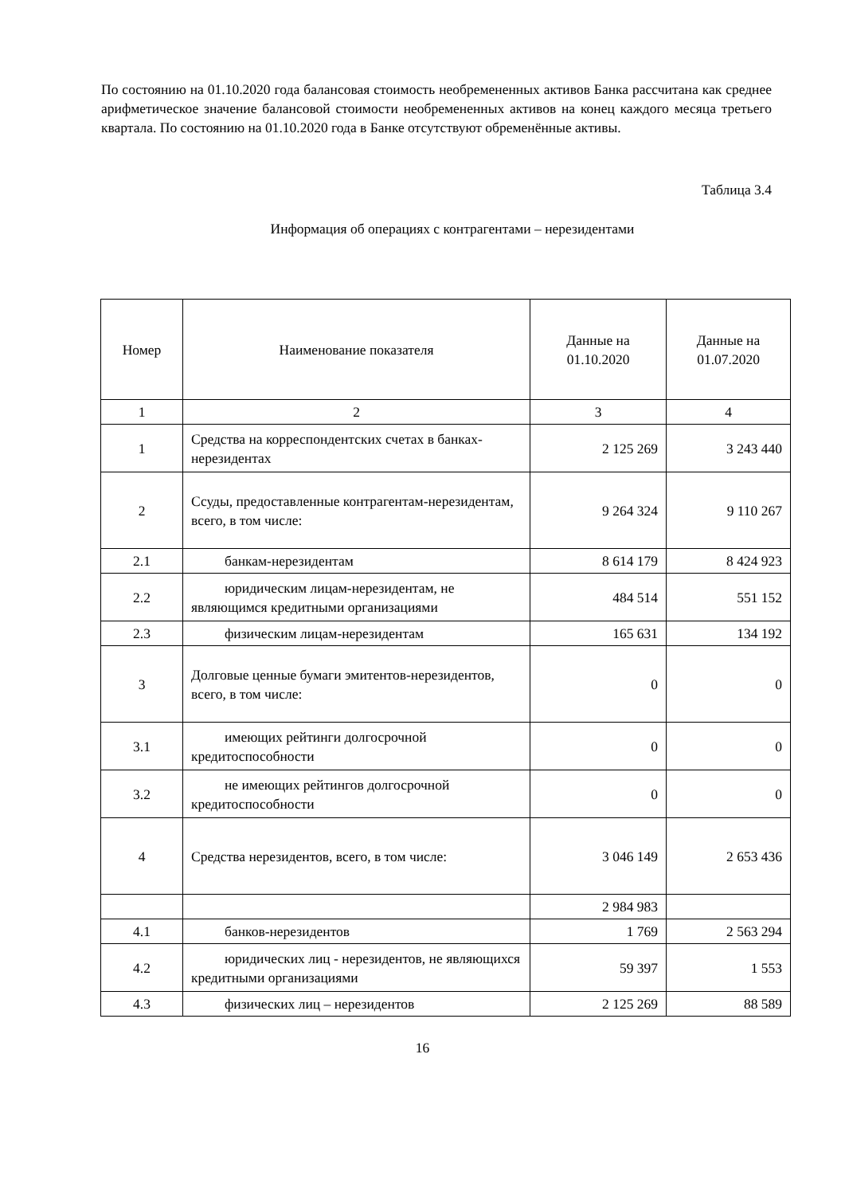По состоянию на 01.10.2020 года балансовая стоимость необремененных активов Банка рассчитана как среднее арифметическое значение балансовой стоимости необремененных активов на конец каждого месяца третьего квартала. По состоянию на 01.10.2020 года в Банке отсутствуют обременённые активы.
Таблица 3.4
Информация об операциях с контрагентами – нерезидентами
| Номер | Наименование показателя | Данные на 01.10.2020 | Данные на 01.07.2020 |
| --- | --- | --- | --- |
| 1 | 2 | 3 | 4 |
| 1 | Средства на корреспондентских счетах в банках-нерезидентах | 2 125 269 | 3 243 440 |
| 2 | Ссуды, предоставленные контрагентам-нерезидентам, всего, в том числе: | 9 264 324 | 9 110 267 |
| 2.1 | банкам-нерезидентам | 8 614 179 | 8 424 923 |
| 2.2 | юридическим лицам-нерезидентам, не являющимся кредитными организациями | 484 514 | 551 152 |
| 2.3 | физическим лицам-нерезидентам | 165 631 | 134 192 |
| 3 | Долговые ценные бумаги эмитентов-нерезидентов, всего, в том числе: | 0 | 0 |
| 3.1 | имеющих рейтинги долгосрочной кредитоспособности | 0 | 0 |
| 3.2 | не имеющих рейтингов долгосрочной кредитоспособности | 0 | 0 |
| 4 | Средства нерезидентов, всего, в том числе: | 3 046 149 | 2 653 436 |
| | | 2 984 983 | |
| 4.1 | банков-нерезидентов | 1 769 | 2 563 294 |
| 4.2 | юридических лиц - нерезидентов, не являющихся кредитными организациями | 59 397 | 1 553 |
| 4.3 | физических лиц – нерезидентов | 2 125 269 | 88 589 |
16